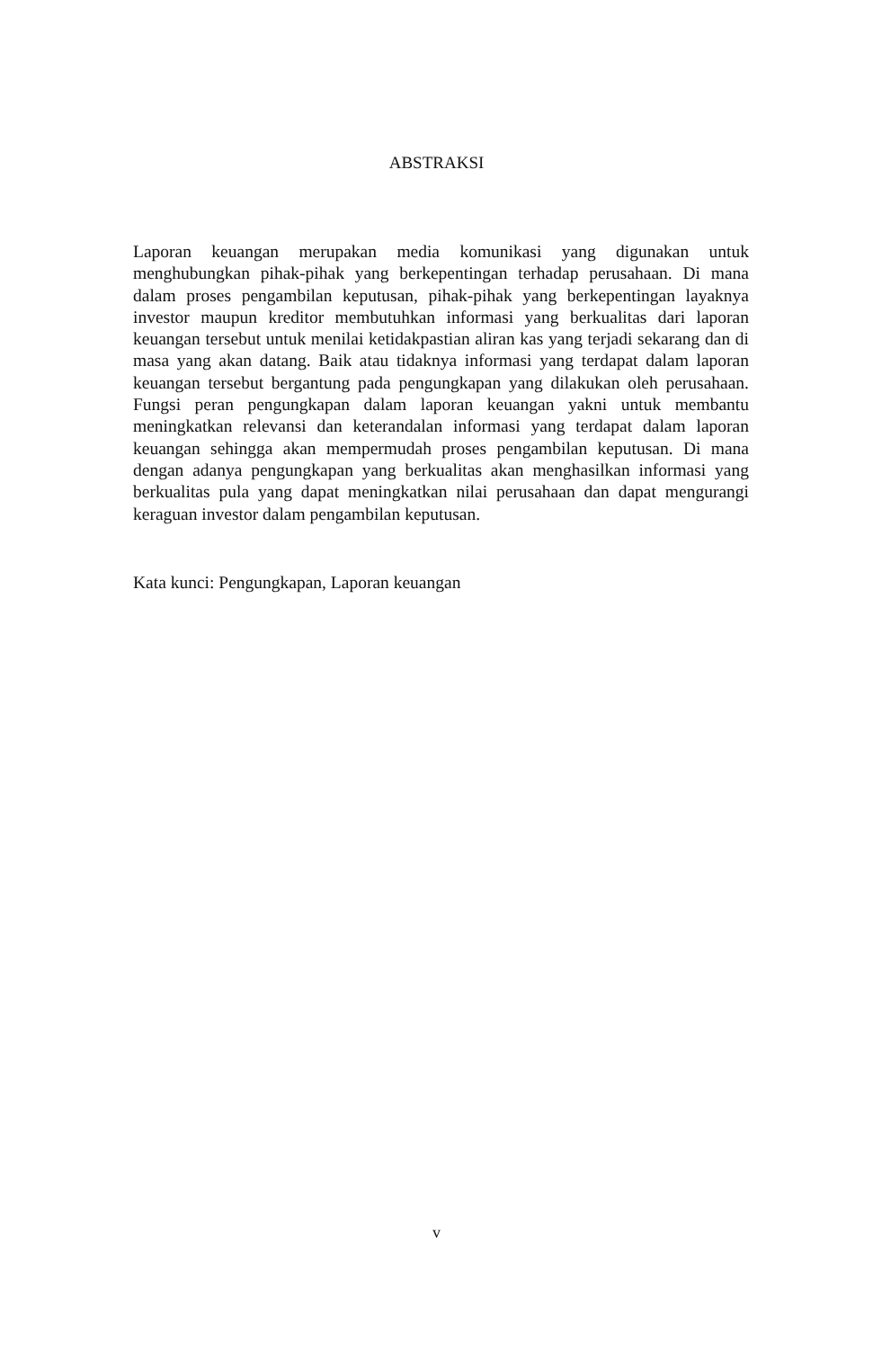ABSTRAKSI
Laporan keuangan merupakan media komunikasi yang digunakan untuk menghubungkan pihak-pihak yang berkepentingan terhadap perusahaan. Di mana dalam proses pengambilan keputusan, pihak-pihak yang berkepentingan layaknya investor maupun kreditor membutuhkan informasi yang berkualitas dari laporan keuangan tersebut untuk menilai ketidakpastian aliran kas yang terjadi sekarang dan di masa yang akan datang. Baik atau tidaknya informasi yang terdapat dalam laporan keuangan tersebut bergantung pada pengungkapan yang dilakukan oleh perusahaan. Fungsi peran pengungkapan dalam laporan keuangan yakni untuk membantu meningkatkan relevansi dan keterandalan informasi yang terdapat dalam laporan keuangan sehingga akan mempermudah proses pengambilan keputusan. Di mana dengan adanya pengungkapan yang berkualitas akan menghasilkan informasi yang berkualitas pula yang dapat meningkatkan nilai perusahaan dan dapat mengurangi keraguan investor dalam pengambilan keputusan.
Kata kunci: Pengungkapan, Laporan keuangan
v